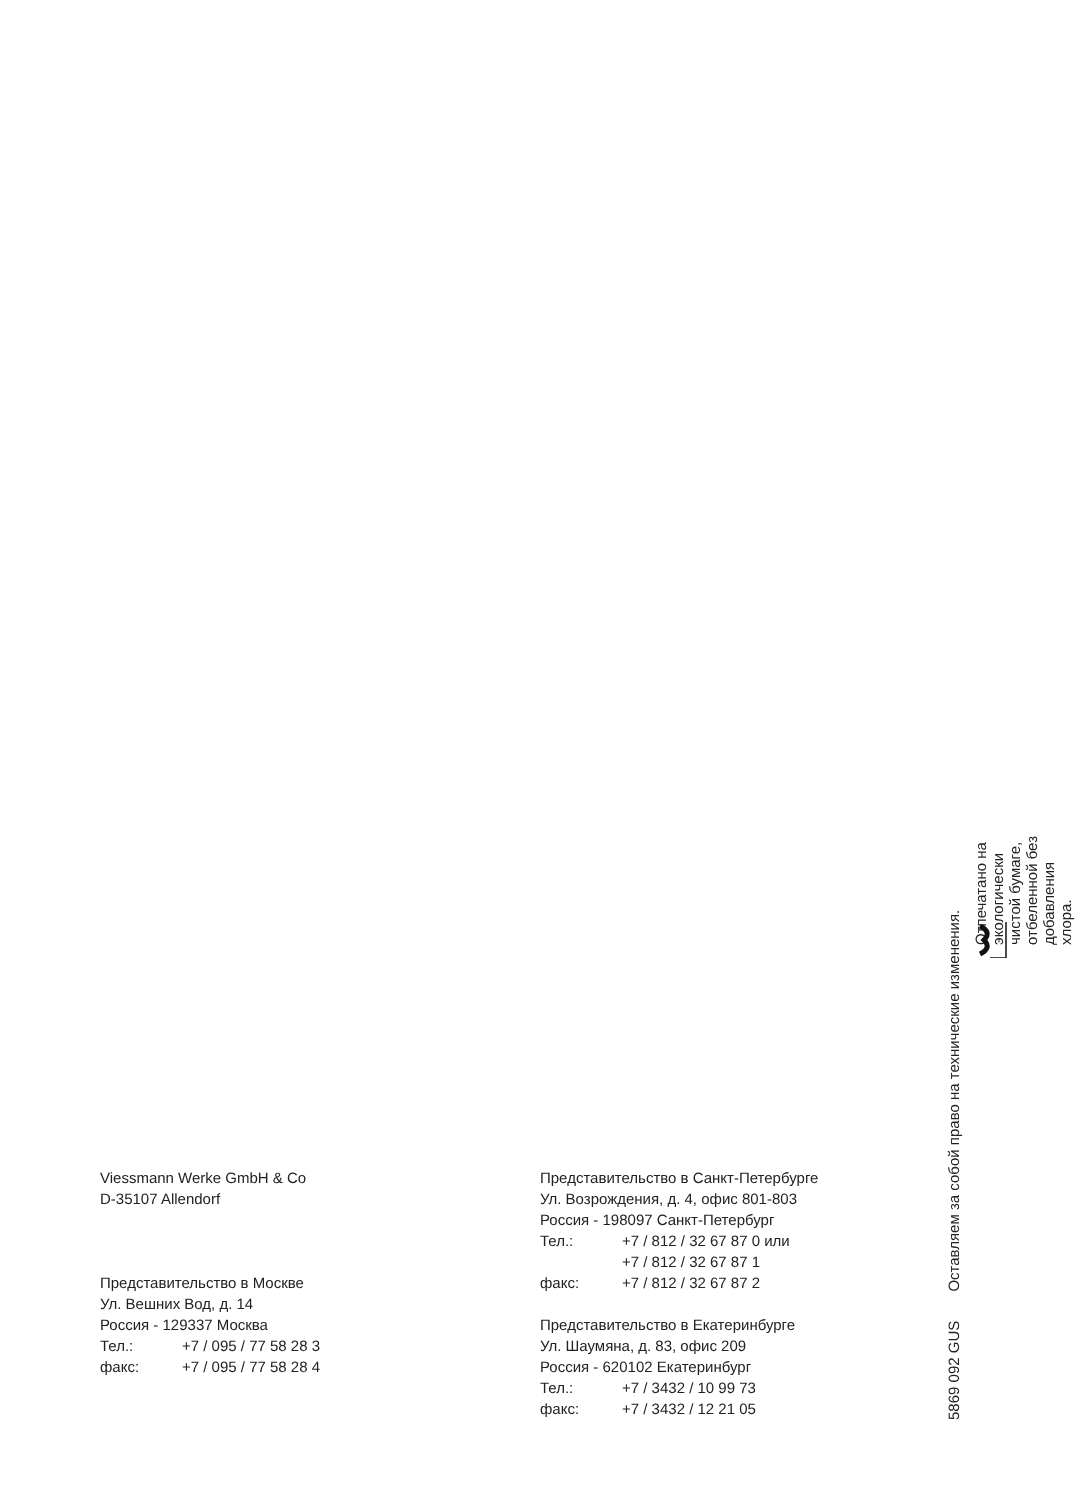Viessmann Werke GmbH & Co
D-35107 Allendorf
Представительство в Москве
Ул. Вешних Вод, д. 14
Россия - 129337 Москва
Тел.: +7 / 095 / 77 58 28 3
факс: +7 / 095 / 77 58 28 4
Представительство в Санкт-Петербурге
Ул. Возрождения, д. 4, офис 801-803
Россия - 198097 Санкт-Петербург
Тел.: +7 / 812 / 32 67 87 0 или
+7 / 812 / 32 67 87 1
факс: +7 / 812 / 32 67 87 2
Представительство в Екатеринбурге
Ул. Шаумяна, д. 83, офис 209
Россия - 620102 Екатеринбург
Тел.: +7 / 3432 / 10 99 73
факс: +7 / 3432 / 12 21 05
5869 092 GUS Оставляем за собой право на технические изменения.
Отпечатано на экологически чистой бумаге,
отбеленной без добавления хлора.